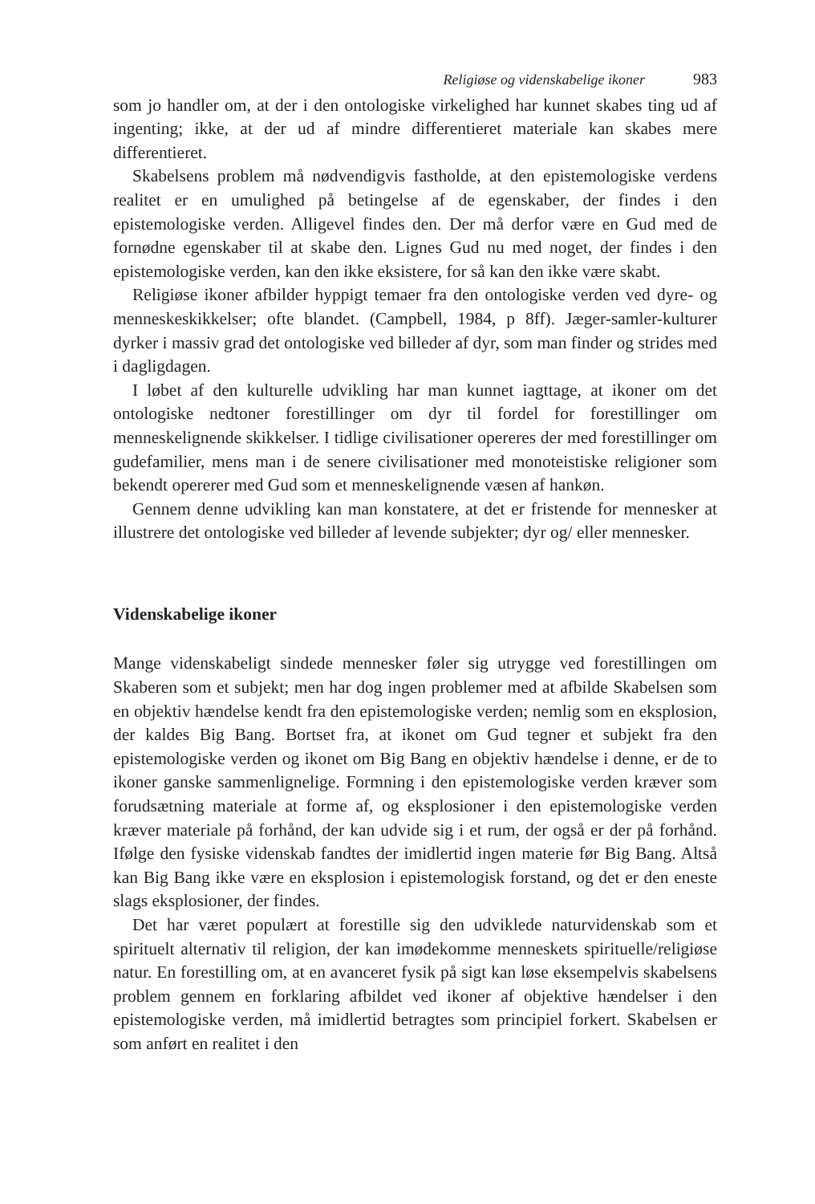Religiøse og videnskabelige ikoner 983
som jo handler om, at der i den ontologiske virkelighed har kunnet skabes ting ud af ingenting; ikke, at der ud af mindre differentieret materiale kan skabes mere differentieret.
Skabelsens problem må nødvendigvis fastholde, at den epistemologiske verdens realitet er en umulighed på betingelse af de egenskaber, der findes i den epistemologiske verden. Alligevel findes den. Der må derfor være en Gud med de fornødne egenskaber til at skabe den. Lignes Gud nu med noget, der findes i den epistemologiske verden, kan den ikke eksistere, for så kan den ikke være skabt.
Religiøse ikoner afbilder hyppigt temaer fra den ontologiske verden ved dyre- og menneskeskikkelser; ofte blandet. (Campbell, 1984, p 8ff). Jæger-samler-kulturer dyrker i massiv grad det ontologiske ved billeder af dyr, som man finder og strides med i dagligdagen.
I løbet af den kulturelle udvikling har man kunnet iagttage, at ikoner om det ontologiske nedtoner forestillinger om dyr til fordel for forestillinger om menneskelignende skikkelser. I tidlige civilisationer opereres der med forestillinger om gudefamilier, mens man i de senere civilisationer med monoteistiske religioner som bekendt opererer med Gud som et menneskelignende væsen af hankøn.
Gennem denne udvikling kan man konstatere, at det er fristende for mennesker at illustrere det ontologiske ved billeder af levende subjekter; dyr og/ eller mennesker.
Videnskabelige ikoner
Mange videnskabeligt sindede mennesker føler sig utrygge ved forestillingen om Skaberen som et subjekt; men har dog ingen problemer med at afbilde Skabelsen som en objektiv hændelse kendt fra den epistemologiske verden; nemlig som en eksplosion, der kaldes Big Bang. Bortset fra, at ikonet om Gud tegner et subjekt fra den epistemologiske verden og ikonet om Big Bang en objektiv hændelse i denne, er de to ikoner ganske sammenlignelige. Formning i den epistemologiske verden kræver som forudsætning materiale at forme af, og eksplosioner i den epistemologiske verden kræver materiale på forhånd, der kan udvide sig i et rum, der også er der på forhånd. Ifølge den fysiske videnskab fandtes der imidlertid ingen materie før Big Bang. Altså kan Big Bang ikke være en eksplosion i epistemologisk forstand, og det er den eneste slags eksplosioner, der findes.
Det har været populært at forestille sig den udviklede naturvidenskab som et spirituelt alternativ til religion, der kan imødekomme menneskets spirituelle/religiøse natur. En forestilling om, at en avanceret fysik på sigt kan løse eksempelvis skabelsens problem gennem en forklaring afbildet ved ikoner af objektive hændelser i den epistemologiske verden, må imidlertid betragtes som principiel forkert. Skabelsen er som anført en realitet i den